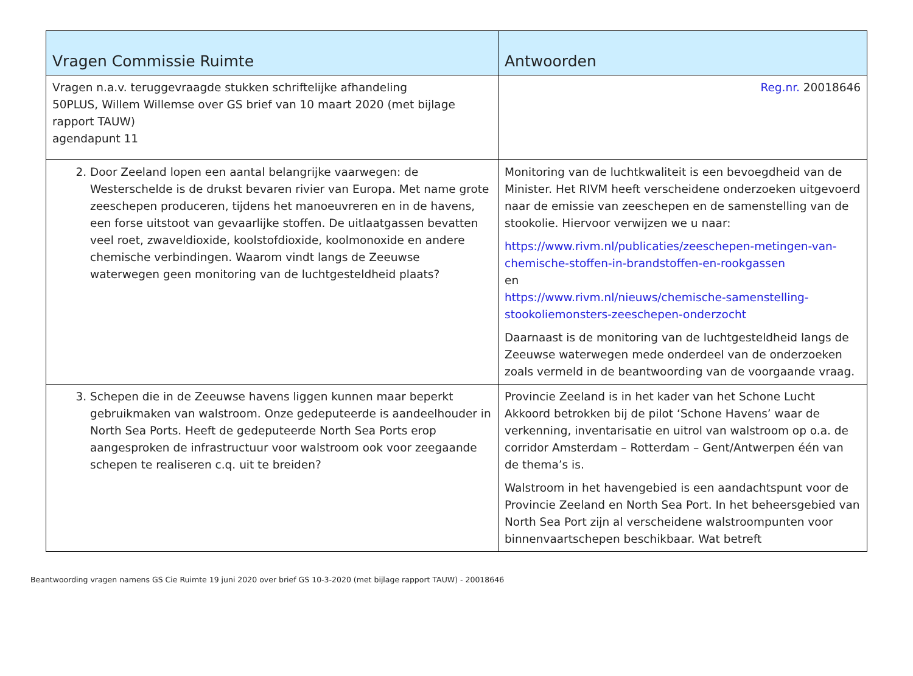| Vragen Commissie Ruimte | Antwoorden |
| --- | --- |
| Vragen n.a.v. teruggevraagde stukken schriftelijke afhandeling 50PLUS, Willem Willemse over GS brief van 10 maart 2020 (met bijlage rapport TAUW) agendapunt 11 | Reg.nr. 20018646 |
| 2. Door Zeeland lopen een aantal belangrijke vaarwegen: de Westerschelde is de drukst bevaren rivier van Europa. Met name grote zeeschepen produceren, tijdens het manoeuvreren en in de havens, een forse uitstoot van gevaarlijke stoffen. De uitlaatgassen bevatten veel roet, zwaveldioxide, koolstofdioxide, koolmonoxide en andere chemische verbindingen. Waarom vindt langs de Zeeuwse waterwegen geen monitoring van de luchtgesteldheid plaats? | Monitoring van de luchtkwaliteit is een bevoegdheid van de Minister. Het RIVM heeft verscheidene onderzoeken uitgevoerd naar de emissie van zeeschepen en de samenstelling van de stookolie. Hiervoor verwijzen we u naar: https://www.rivm.nl/publicaties/zeeschepen-metingen-van-chemische-stoffen-in-brandstoffen-en-rookgassen en https://www.rivm.nl/nieuws/chemische-samenstelling-stookoliemonsters-zeeschepen-onderzocht Daarnaast is de monitoring van de luchtgesteldheid langs de Zeeuwse waterwegen mede onderdeel van de onderzoeken zoals vermeld in de beantwoording van de voorgaande vraag. |
| 3. Schepen die in de Zeeuwse havens liggen kunnen maar beperkt gebruikmaken van walstroom. Onze gedeputeerde is aandeelhouder in North Sea Ports. Heeft de gedeputeerde North Sea Ports erop aangesproken de infrastructuur voor walstroom ook voor zeegaande schepen te realiseren c.q. uit te breiden? | Provincie Zeeland is in het kader van het Schone Lucht Akkoord betrokken bij de pilot ‘Schone Havens’ waar de verkenning, inventarisatie en uitrol van walstroom op o.a. de corridor Amsterdam – Rotterdam – Gent/Antwerpen één van de thema’s is. Walstroom in het havengebied is een aandachtspunt voor de Provincie Zeeland en North Sea Port. In het beheersgebied van North Sea Port zijn al verscheidene walstroompunten voor binnenvaartschepen beschikbaar. Wat betreft |
Beantwoording vragen namens GS Cie Ruimte 19 juni 2020 over brief GS 10-3-2020 (met bijlage rapport TAUW) - 20018646